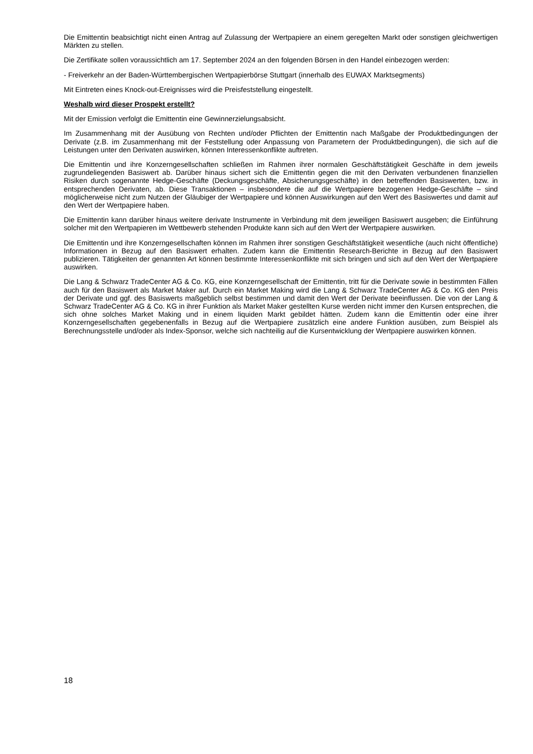Die Emittentin beabsichtigt nicht einen Antrag auf Zulassung der Wertpapiere an einem geregelten Markt oder sonstigen gleichwertigen Märkten zu stellen.
Die Zertifikate sollen voraussichtlich am 17. September 2024 an den folgenden Börsen in den Handel einbezogen werden:
- Freiverkehr an der Baden-Württembergischen Wertpapierbörse Stuttgart (innerhalb des EUWAX Marktsegments)
Mit Eintreten eines Knock-out-Ereignisses wird die Preisfeststellung eingestellt.
Weshalb wird dieser Prospekt erstellt?
Mit der Emission verfolgt die Emittentin eine Gewinnerzielungsabsicht.
Im Zusammenhang mit der Ausübung von Rechten und/oder Pflichten der Emittentin nach Maßgabe der Produktbedingungen der Derivate (z.B. im Zusammenhang mit der Feststellung oder Anpassung von Parametern der Produktbedingungen), die sich auf die Leistungen unter den Derivaten auswirken, können Interessenkonflikte auftreten.
Die Emittentin und ihre Konzerngesellschaften schließen im Rahmen ihrer normalen Geschäftstätigkeit Geschäfte in dem jeweils zugrundeliegenden Basiswert ab. Darüber hinaus sichert sich die Emittentin gegen die mit den Derivaten verbundenen finanziellen Risiken durch sogenannte Hedge-Geschäfte (Deckungsgeschäfte, Absicherungsgeschäfte) in den betreffenden Basiswerten, bzw. in entsprechenden Derivaten, ab. Diese Transaktionen – insbesondere die auf die Wertpapiere bezogenen Hedge-Geschäfte – sind möglicherweise nicht zum Nutzen der Gläubiger der Wertpapiere und können Auswirkungen auf den Wert des Basiswertes und damit auf den Wert der Wertpapiere haben.
Die Emittentin kann darüber hinaus weitere derivate Instrumente in Verbindung mit dem jeweiligen Basiswert ausgeben; die Einführung solcher mit den Wertpapieren im Wettbewerb stehenden Produkte kann sich auf den Wert der Wertpapiere auswirken.
Die Emittentin und ihre Konzerngesellschaften können im Rahmen ihrer sonstigen Geschäftstätigkeit wesentliche (auch nicht öffentliche) Informationen in Bezug auf den Basiswert erhalten. Zudem kann die Emittentin Research-Berichte in Bezug auf den Basiswert publizieren. Tätigkeiten der genannten Art können bestimmte Interessenkonflikte mit sich bringen und sich auf den Wert der Wertpapiere auswirken.
Die Lang & Schwarz TradeCenter AG & Co. KG, eine Konzerngesellschaft der Emittentin, tritt für die Derivate sowie in bestimmten Fällen auch für den Basiswert als Market Maker auf. Durch ein Market Making wird die Lang & Schwarz TradeCenter AG & Co. KG den Preis der Derivate und ggf. des Basiswerts maßgeblich selbst bestimmen und damit den Wert der Derivate beeinflussen. Die von der Lang & Schwarz TradeCenter AG & Co. KG in ihrer Funktion als Market Maker gestellten Kurse werden nicht immer den Kursen entsprechen, die sich ohne solches Market Making und in einem liquiden Markt gebildet hätten. Zudem kann die Emittentin oder eine ihrer Konzerngesellschaften gegebenenfalls in Bezug auf die Wertpapiere zusätzlich eine andere Funktion ausüben, zum Beispiel als Berechnungsstelle und/oder als Index-Sponsor, welche sich nachteilig auf die Kursentwicklung der Wertpapiere auswirken können.
18